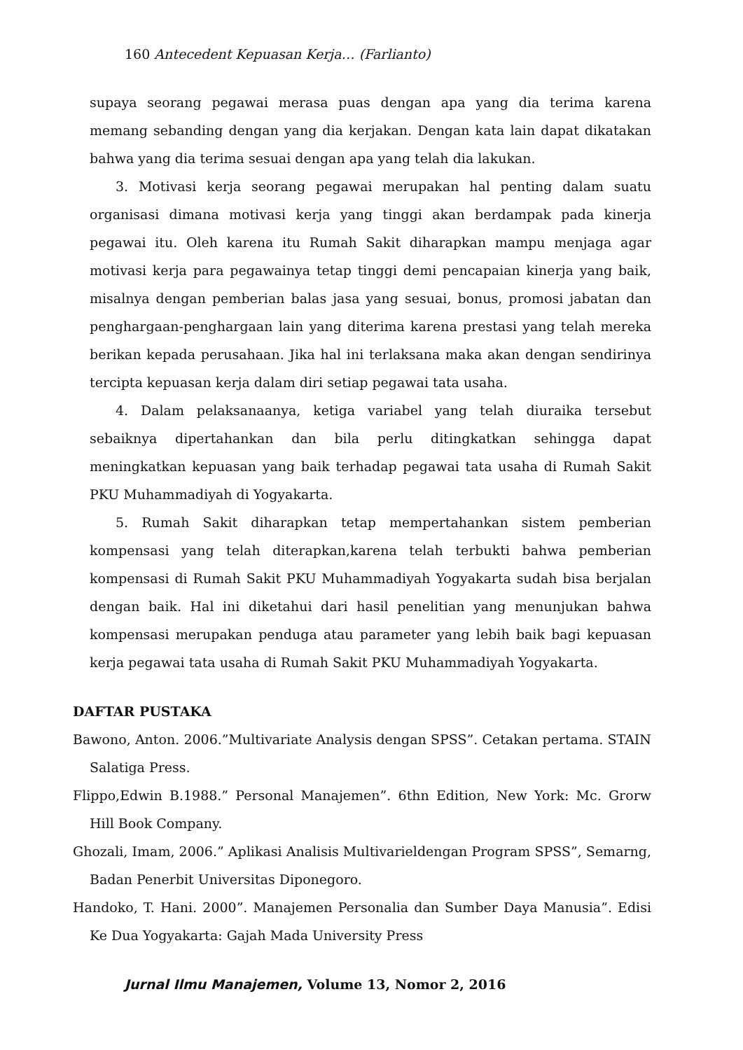160 Antecedent Kepuasan Kerja… (Farlianto)
supaya seorang pegawai merasa puas dengan apa yang dia terima karena memang sebanding dengan yang dia kerjakan. Dengan kata lain dapat dikatakan bahwa yang dia terima sesuai dengan apa yang telah dia lakukan.
3. Motivasi kerja seorang pegawai merupakan hal penting dalam suatu organisasi dimana motivasi kerja yang tinggi akan berdampak pada kinerja pegawai itu. Oleh karena itu Rumah Sakit diharapkan mampu menjaga agar motivasi kerja para pegawainya tetap tinggi demi pencapaian kinerja yang baik, misalnya dengan pemberian balas jasa yang sesuai, bonus, promosi jabatan dan penghargaan-penghargaan lain yang diterima karena prestasi yang telah mereka berikan kepada perusahaan. Jika hal ini terlaksana maka akan dengan sendirinya tercipta kepuasan kerja dalam diri setiap pegawai tata usaha.
4. Dalam pelaksanaanya, ketiga variabel yang telah diuraika tersebut sebaiknya dipertahankan dan bila perlu ditingkatkan sehingga dapat meningkatkan kepuasan yang baik terhadap pegawai tata usaha di Rumah Sakit PKU Muhammadiyah di Yogyakarta.
5. Rumah Sakit diharapkan tetap mempertahankan sistem pemberian kompensasi yang telah diterapkan,karena telah terbukti bahwa pemberian kompensasi di Rumah Sakit PKU Muhammadiyah Yogyakarta sudah bisa berjalan dengan baik. Hal ini diketahui dari hasil penelitian yang menunjukan bahwa kompensasi merupakan penduga atau parameter yang lebih baik bagi kepuasan kerja pegawai tata usaha di Rumah Sakit PKU Muhammadiyah Yogyakarta.
DAFTAR PUSTAKA
Bawono, Anton. 2006.”Multivariate Analysis dengan SPSS”. Cetakan pertama. STAIN Salatiga Press.
Flippo,Edwin B.1988.” Personal Manajemen”. 6thn Edition, New York: Mc. Grorw Hill Book Company.
Ghozali, Imam, 2006.” Aplikasi Analisis Multivarieldengan Program SPSS”, Semarng, Badan Penerbit Universitas Diponegoro.
Handoko, T. Hani. 2000”. Manajemen Personalia dan Sumber Daya Manusia”. Edisi Ke Dua Yogyakarta: Gajah Mada University Press
Jurnal Ilmu Manajemen, Volume 13, Nomor 2, 2016